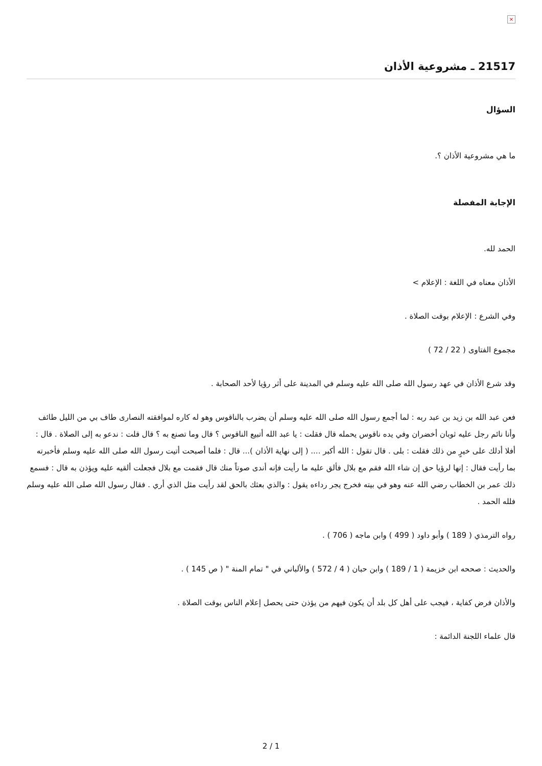×
21517 ـ مشروعية الأذان
السؤال
ما هي مشروعية الأذان ؟.
الإجابة المفصلة
الحمد لله.
الأذان معناه في اللغة : الإعلام >
وفي الشرع : الإعلام بوقت الصلاة .
مجموع الفتاوى ( 22 / 72 )
وقد شرع الأذان في عهد رسول الله صلى الله عليه وسلم في المدينة على أثر رؤيا لأحد الصحابة .
فعن عبد الله بن زيد بن عبد ربه : لما أجمع رسول الله صلى الله عليه وسلم أن يضرب بالناقوس وهو له كاره لموافقته النصارى طاف بي من الليل طائف وأنا نائم رجل عليه ثوبان أخضران وفي يده ناقوس يحمله قال فقلت : يا عبد الله أتبيع الناقوس ؟ قال وما تصنع به ؟ قال قلت : ندعو به إلى الصلاة . قال : أفلا أدلك على خيرٍ من ذلك فقلت : بلى . قال تقول : الله أكبر .... ( إلى نهاية الأذان )... قال : فلما أصبحت أتيت رسول الله صلى الله عليه وسلم فأخبرته بما رأيت فقال : إنها لرؤيا حق إن شاء الله فقم مع بلال فألق عليه ما رأيت فإنه أندى صوتاً منك قال فقمت مع بلال فجعلت ألقيه عليه ويؤذن به قال : فسمع ذلك عمر بن الخطاب رضي الله عنه وهو في بيته فخرج يجر رداءه يقول : والذي بعثك بالحق لقد رأيت مثل الذي أري . فقال رسول الله صلى الله عليه وسلم فلله الحمد .
رواه الترمذي ( 189 ) وأبو داود ( 499 ) وابن ماجه ( 706 ) .
والحديث : صححه ابن خزيمة ( 1 / 189 ) وابن حبان ( 4 / 572 ) والألباني في " تمام المنة " ( ص 145 ) .
والأذان فرض كفاية ، فيجب على أهل كل بلد أن يكون فيهم من يؤذن حتى يحصل إعلام الناس بوقت الصلاة .
قال علماء اللجنة الدائمة :
2 / 1